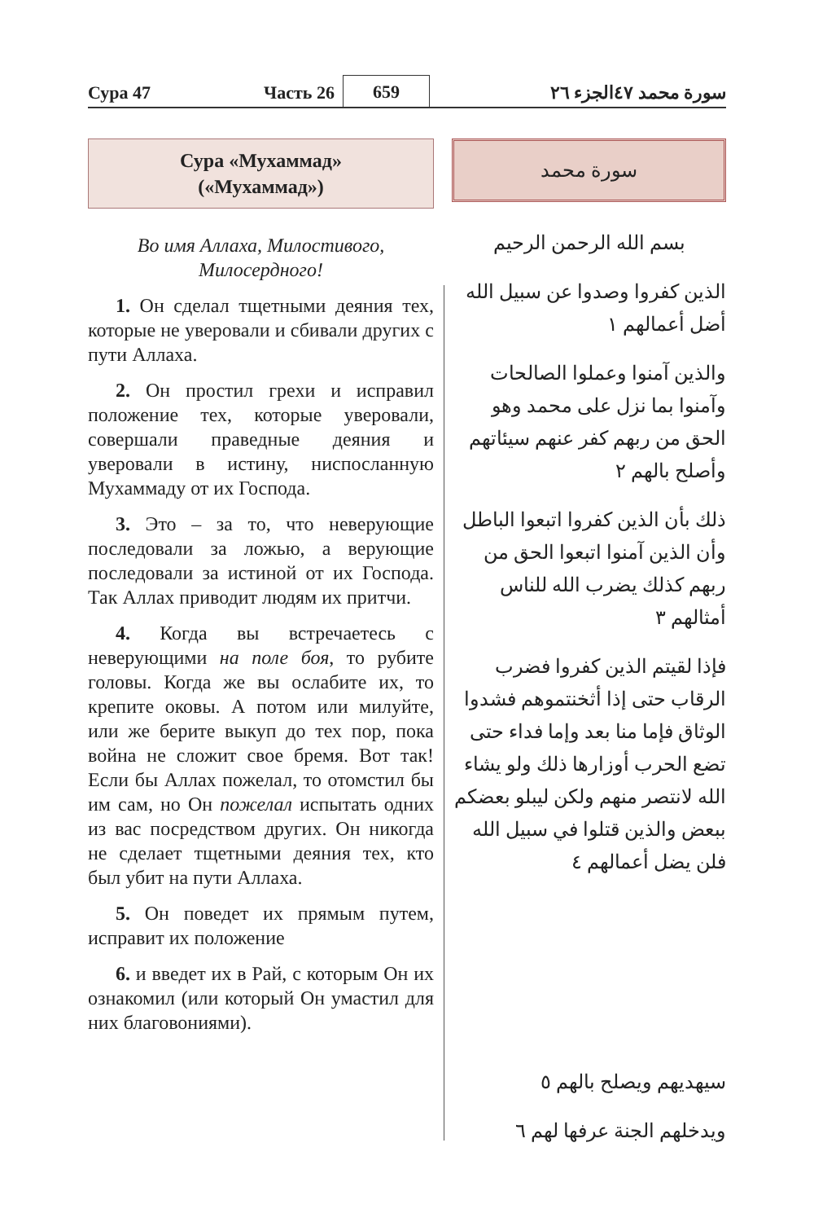Сура 47
Часть 26
659
الجزء ٢٦
سورة محمد ٤٧
Сура «Мухаммад»
(«Мухаммад»)
Во имя Аллаха, Милостивого,
Милосердного!
1. Он сделал тщетными деяния тех, которые не уверовали и сбивали других с пути Аллаха.
2. Он простил грехи и исправил положение тех, которые уверовали, совершали праведные деяния и уверовали в истину, ниспосланную Мухаммаду от их Господа.
3. Это – за то, что неверующие последовали за ложью, а верующие последовали за истиной от их Господа. Так Аллах приводит людям их притчи.
4. Когда вы встречаетесь с неверующими на поле боя, то рубите головы. Когда же вы ослабите их, то крепите оковы. А потом или милуйте, или же берите выкуп до тех пор, пока война не сложит свое бремя. Вот так! Если бы Аллах пожелал, то отомстил бы им сам, но Он пожелал испытать одних из вас посредством других. Он никогда не сделает тщетными деяния тех, кто был убит на пути Аллаха.
5. Он поведет их прямым путем, исправит их положение
6. и введет их в Рай, с которым Он их ознакомил (или который Он умастил для них благовониями).
سورة محمد
بسم الله الرحمن الرحيم
الذين كفروا وصدوا عن سبيل الله أضل أعمالهم ١
والذين آمنوا وعملوا الصالحات وآمنوا بما نزل على محمد وهو الحق من ربهم كفر عنهم سيئاتهم وأصلح بالهم ٢
ذلك بأن الذين كفروا اتبعوا الباطل وأن الذين آمنوا اتبعوا الحق من ربهم كذلك يضرب الله للناس أمثالهم ٣
فإذا لقيتم الذين كفروا فضرب الرقاب حتى إذا أثخنتموهم فشدوا الوثاق فإما منا بعد وإما فداء حتى تضع الحرب أوزارها ذلك ولو يشاء الله لانتصر منهم ولكن ليبلو بعضكم ببعض والذين قتلوا في سبيل الله فلن يضل أعمالهم ٤
سيهديهم ويصلح بالهم ٥
ويدخلهم الجنة عرفها لهم ٦